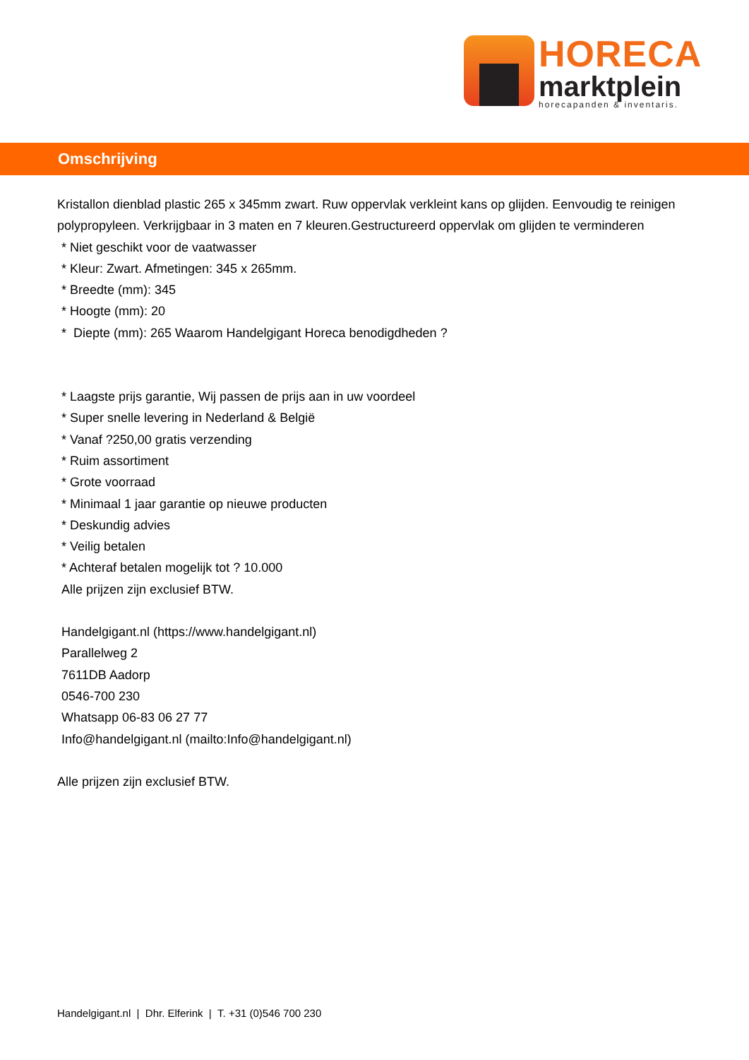HORECA
marktplein
horecapanden & inventaris.
Omschrijving
Kristallon dienblad plastic 265 x 345mm zwart. Ruw oppervlak verkleint kans op glijden. Eenvoudig te reinigen polypropyleen. Verkrijgbaar in 3 maten en 7 kleuren.Gestructureerd oppervlak om glijden te verminderen
* Niet geschikt voor de vaatwasser
* Kleur: Zwart. Afmetingen: 345 x 265mm.
* Breedte (mm): 345
* Hoogte (mm): 20
* Diepte (mm): 265 Waarom Handelgigant Horeca benodigdheden ?
* Laagste prijs garantie, Wij passen de prijs aan in uw voordeel
* Super snelle levering in Nederland & België
* Vanaf ?250,00 gratis verzending
* Ruim assortiment
* Grote voorraad
* Minimaal 1 jaar garantie op nieuwe producten
* Deskundig advies
* Veilig betalen
* Achteraf betalen mogelijk tot ? 10.000
Alle prijzen zijn exclusief BTW.
Handelgigant.nl (https://www.handelgigant.nl)
Parallelweg 2
7611DB Aadorp
0546-700 230
Whatsapp 06-83 06 27 77
Info@handelgigant.nl (mailto:Info@handelgigant.nl)
Alle prijzen zijn exclusief BTW.
Handelgigant.nl | Dhr. Elferink | T. +31 (0)546 700 230